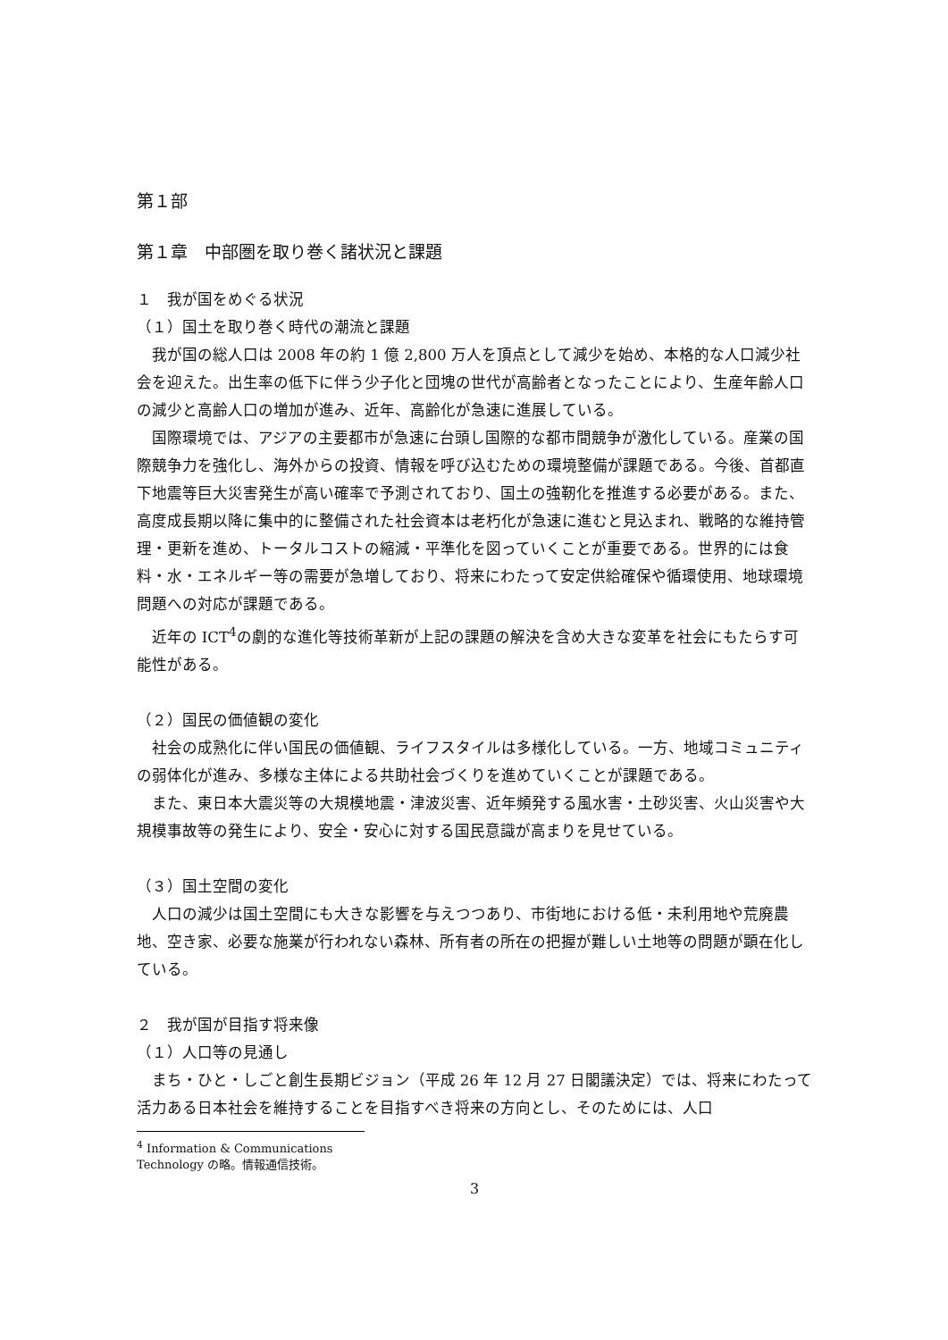第１部
第１章　中部圏を取り巻く諸状況と課題
１　我が国をめぐる状況
（１）国土を取り巻く時代の潮流と課題
我が国の総人口は 2008 年の約 1 億 2,800 万人を頂点として減少を始め、本格的な人口減少社会を迎えた。出生率の低下に伴う少子化と団塊の世代が高齢者となったことにより、生産年齢人口の減少と高齢人口の増加が進み、近年、高齢化が急速に進展している。
国際環境では、アジアの主要都市が急速に台頭し国際的な都市間競争が激化している。産業の国際競争力を強化し、海外からの投資、情報を呼び込むための環境整備が課題である。今後、首都直下地震等巨大災害発生が高い確率で予測されており、国土の強靭化を推進する必要がある。また、高度成長期以降に集中的に整備された社会資本は老朽化が急速に進むと見込まれ、戦略的な維持管理・更新を進め、トータルコストの縮減・平準化を図っていくことが重要である。世界的には食料・水・エネルギー等の需要が急増しており、将来にわたって安定供給確保や循環使用、地球環境問題への対応が課題である。
近年の ICT<sup>4</sup>の劇的な進化等技術革新が上記の課題の解決を含め大きな変革を社会にもたらす可能性がある。
（２）国民の価値観の変化
社会の成熟化に伴い国民の価値観、ライフスタイルは多様化している。一方、地域コミュニティの弱体化が進み、多様な主体による共助社会づくりを進めていくことが課題である。
また、東日本大震災等の大規模地震・津波災害、近年頻発する風水害・土砂災害、火山災害や大規模事故等の発生により、安全・安心に対する国民意識が高まりを見せている。
（３）国土空間の変化
人口の減少は国土空間にも大きな影響を与えつつあり、市街地における低・未利用地や荒廃農地、空き家、必要な施業が行われない森林、所有者の所在の把握が難しい土地等の問題が顕在化している。
２　我が国が目指す将来像
（１）人口等の見通し
まち・ひと・しごと創生長期ビジョン（平成 26 年 12 月 27 日閣議決定）では、将来にわたって活力ある日本社会を維持することを目指すべき将来の方向とし、そのためには、人口
<sup>4</sup> Information & Communications Technology の略。情報通信技術。
3